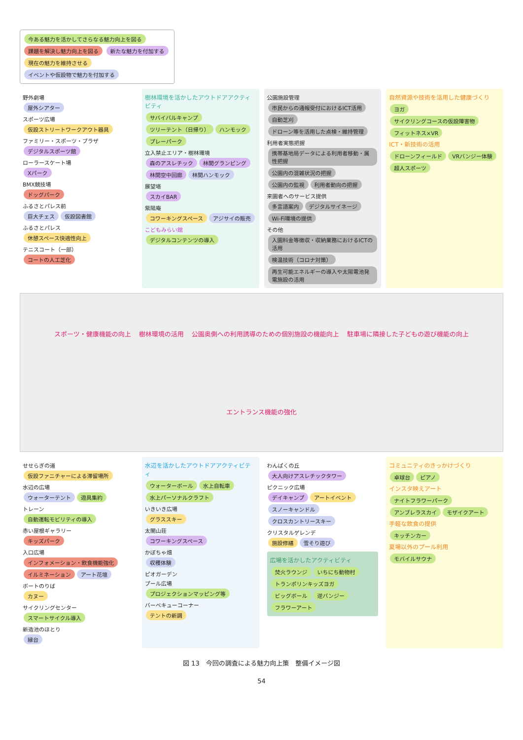今ある魅力を活かしてさらなる魅力向上を図る 課題を解決し魅力向上を図る 新たな魅力を付加する 現在の魅力を維持させる イベントや仮設物で魅力を付加する
野外劇場
屋外シアター
スポーツ広場
仮設ストリートワークアウト器具
ファミリー・スポーツ・プラザ
デジタルスポーツ館
ローラースケート場
Xパーク
BMX競技場
ドッグパーク
ふるさとパレス前
巨大チェス 仮設図書館
ふるさとパレス
休憩スペース快適性向上
テニスコート（一部）
コートの人工芝化
樹林環境を活かしたアウトドアアクティビティ
サバイバルキャンプ ツリーテント（日帰り） ハンモック プレーパーク
立入禁止エリア・樹林環境
森のアスレチック 林間グランピング 林間空中回廊 林間ハンモック
展望塔
スカイBAR
紫陽庵
コワーキングスペース アジサイの販売
こどもみらい館
デジタルコンテンツの導入
公園施設管理
市民からの通報受付におけるICT活用 自動芝刈 ドローン等を活用した点検・維持管理
利用者実態把握
携帯基地局データによる利用者移動・属性把握 公園内の混雑状況の把握 公園内の監視 利用者動向の把握
来園者へのサービス提供
多言語案内 デジタルサイネージ Wi-Fi環境の提供
その他
入園料金等徴収・収納業務におけるICTの活用 検温技術（コロナ対策） 再生可能エネルギーの導入や太陽電池発電施設の活用
自然資源や技術を活用した健康づくり
ヨガ サイクリングコースの仮設障害物 フィットネス×VR
ICT・新技術の活用
ドローンフィールド VRバンジー体験 超人スポーツ
スポーツ・健康機能の向上 樹林環境の活用 公園奥側への利用誘導のための個別施設の機能向上 駐車場に隣接した子どもの遊び機能の向上 エントランス機能の強化
せせらぎの道
仮設ファニチャーによる滞留場所
水辺の広場
ウォーターテント 遊具集約
トレーン
自動運転モビリティの導入
赤い屋根ギャラリー
キッズパーク
入口広場
インフォメーション・飲食機能強化 イルミネーション アート花壇
ボートのりば
カヌー
サイクリングセンター
スマートサイクル導入
新造池のほとり
縁台
水辺を活かしたアウトドアアクティビティ
ウォーターボール 水上自転車 水上パーソナルクラフト
いきいき広場
グラススキー
太閤山荘
コワーキングスペース
かぼちゃ畑
収穫体験
ピオガーデン
プール広場
プロジェクションマッピング等
バーベキューコーナー
テントの新調
わんぱくの丘
大人向けアスレチックタワー
ピクニック広場
デイキャンプ アートイベント スノーキャンドル クロスカントリースキー
クリスタルゲレンデ
施設修繕 雪そり遊び
広場を活かしたアクティビティ
焚火ラウンジ いちにち動物村 トランポリンキッズヨガ ビッグボール 逆バンジー フラワーアート
コミュニティのきっかけづくり
卓球台 ピアノ
インスタ映えアート
ナイトフラワーパーク アンブレラスカイ モザイクアート
手軽な飲食の提供
キッチンカー
夏場以外のプール利用
モバイルサウナ
図 13　今回の調査による魅力向上策　整備イメージ図
54